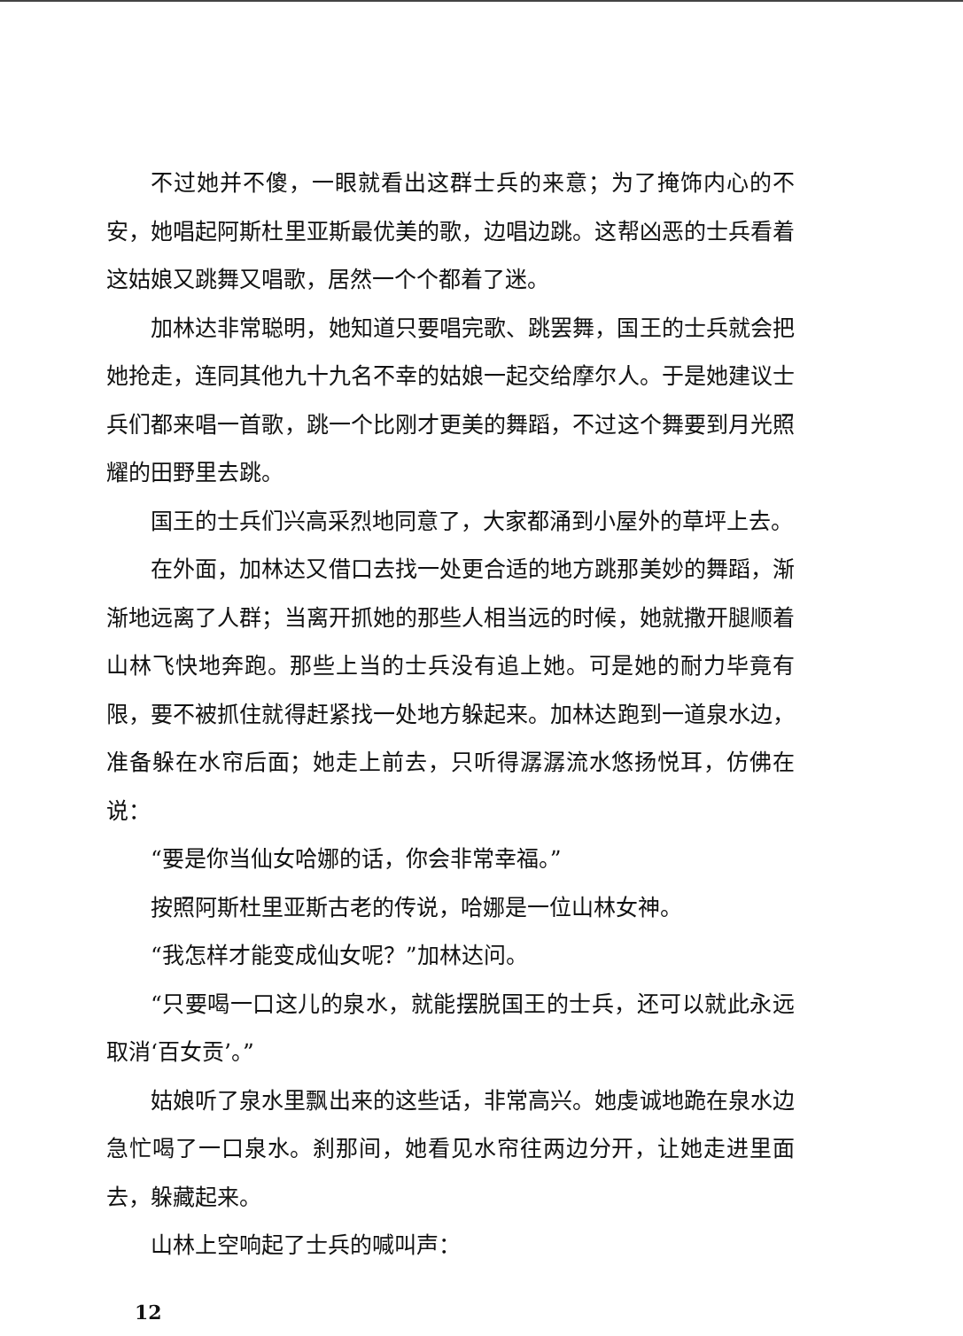不过她并不傻，一眼就看出这群士兵的来意；为了掩饰内心的不安，她唱起阿斯杜里亚斯最优美的歌，边唱边跳。这帮凶恶的士兵看着这姑娘又跳舞又唱歌，居然一个个都着了迷。
加林达非常聪明，她知道只要唱完歌、跳罢舞，国王的士兵就会把她抢走，连同其他九十九名不幸的姑娘一起交给摩尔人。于是她建议士兵们都来唱一首歌，跳一个比刚才更美的舞蹈，不过这个舞要到月光照耀的田野里去跳。
国王的士兵们兴高采烈地同意了，大家都涌到小屋外的草坪上去。
在外面，加林达又借口去找一处更合适的地方跳那美妙的舞蹈，渐渐地远离了人群；当离开抓她的那些人相当远的时候，她就撒开腿顺着山林飞快地奔跑。那些上当的士兵没有追上她。可是她的耐力毕竟有限，要不被抓住就得赶紧找一处地方躲起来。加林达跑到一道泉水边，准备躲在水帘后面；她走上前去，只听得潺潺流水悠扬悦耳，仿佛在说：
“要是你当仙女哈娜的话，你会非常幸福。”
按照阿斯杜里亚斯古老的传说，哈娜是一位山林女神。
“我怎样才能变成仙女呢？”加林达问。
“只要喝一口这儿的泉水，就能摆脱国王的士兵，还可以就此永远取消‘百女贡’。”
姑娘听了泉水里飘出来的这些话，非常高兴。她虔诚地跪在泉水边急忙喝了一口泉水。刹那间，她看见水帘往两边分开，让她走进里面去，躲藏起来。
山林上空响起了士兵的喊叫声：
12